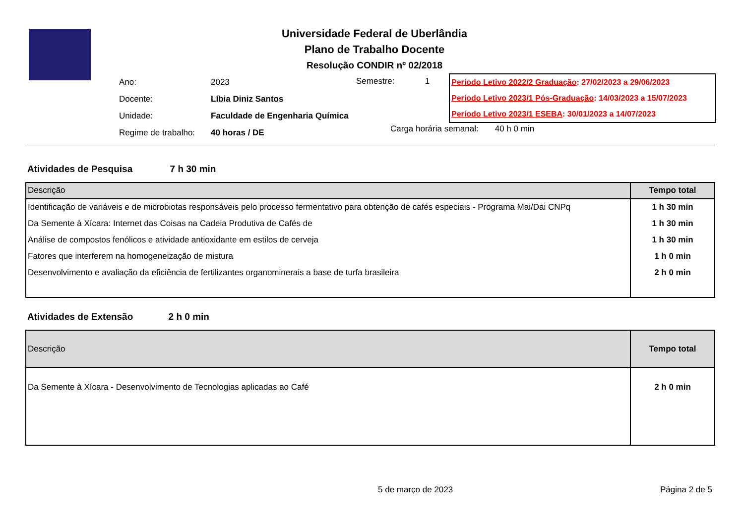Universidade Federal de Uberlândia
Plano de Trabalho Docente
Resolução CONDIR nº 02/2018
| Ano: | 2023 |
| Docente: | Líbia Diniz Santos |
| Unidade: | Faculdade de Engenharia Química |
| Regime de trabalho: | 40 horas / DE |
Semestre: 1
Período Letivo 2022/2 Graduação: 27/02/2023 a 29/06/2023
Período Letivo 2023/1 Pós-Graduação: 14/03/2023 a 15/07/2023
Período Letivo 2023/1 ESEBA: 30/01/2023 a 14/07/2023
Carga horária semanal: 40 h 0 min
Atividades de Pesquisa 7 h 30 min
| Descrição | Tempo total |
| --- | --- |
| Identificação de variáveis e de microbiotas responsáveis pelo processo fermentativo para obtenção de cafés especiais - Programa Mai/Dai CNPq | 1 h 30 min |
| Da Semente à Xícara: Internet das Coisas na Cadeia Produtiva de Cafés de | 1 h 30 min |
| Análise de compostos fenólicos e atividade antioxidante em estilos de cerveja | 1 h 30 min |
| Fatores que interferem na homogeneização de mistura | 1 h 0 min |
| Desenvolvimento e avaliação da eficiência de fertilizantes organominerais a base de turfa brasileira | 2 h 0 min |
Atividades de Extensão 2 h 0 min
| Descrição | Tempo total |
| --- | --- |
| Da Semente à Xícara - Desenvolvimento de Tecnologias aplicadas ao Café | 2 h 0 min |
5 de março de 2023 Página 2 de 5